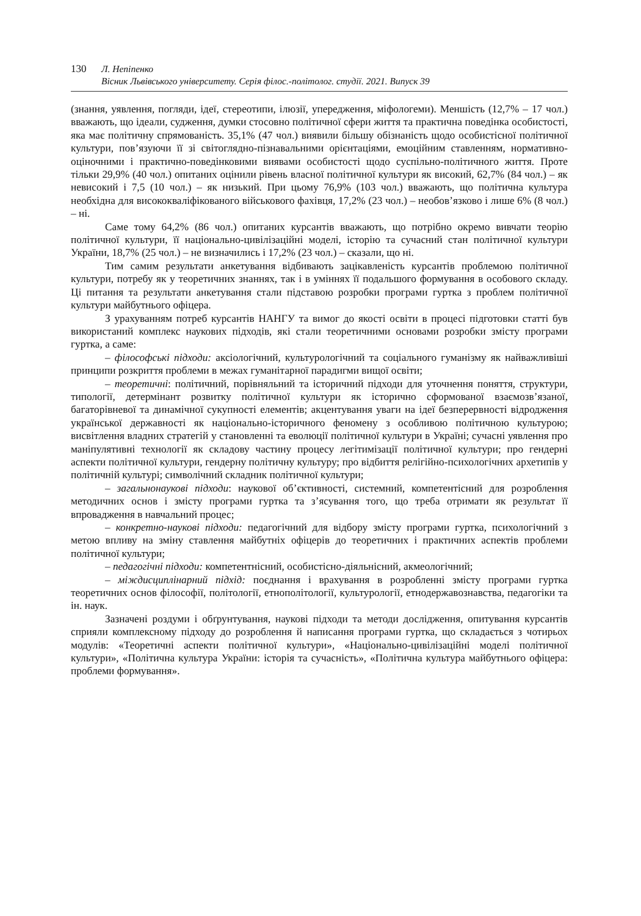130 Л. Непіпенко
Вісник Львівського університету. Серія філос.-політолог. студії. 2021. Випуск 39
(знання, уявлення, погляди, ідеї, стереотипи, ілюзії, упередження, міфологеми). Меншість (12,7% – 17 чол.) вважають, що ідеали, судження, думки стосовно політичної сфери життя та практична поведінка особистості, яка має політичну спрямованість. 35,1% (47 чол.) виявили більшу обізнаність щодо особистісної політичної культури, пов’язуючи її зі світоглядно-пізнавальними орієнтаціями, емоційним ставленням, нормативно-оціночними і практично-поведінковими виявами особистості щодо суспільно-політичного життя. Проте тільки 29,9% (40 чол.) опитаних оцінили рівень власної політичної культури як високий, 62,7% (84 чол.) – як невисокий і 7,5 (10 чол.) – як низький. При цьому 76,9% (103 чол.) вважають, що політична культура необхідна для висококваліфікованого військового фахівця, 17,2% (23 чол.) – необов’язково і лише 6% (8 чол.) – ні.
Саме тому 64,2% (86 чол.) опитаних курсантів вважають, що потрібно окремо вивчати теорію політичної культури, її національно-цивілізаційні моделі, історію та сучасний стан політичної культури України, 18,7% (25 чол.) – не визначились і 17,2% (23 чол.) – сказали, що ні.
Тим самим результати анкетування відбивають зацікавленість курсантів проблемою політичної культури, потребу як у теоретичних знаннях, так і в уміннях її подальшого формування в особового складу. Ці питання та результати анкетування стали підставою розробки програми гуртка з проблем політичної культури майбутнього офіцера.
З урахуванням потреб курсантів НАНГУ та вимог до якості освіти в процесі підготовки статті був використаний комплекс наукових підходів, які стали теоретичними основами розробки змісту програми гуртка, а саме:
– філософські підходи: аксіологічний, культурологічний та соціального гуманізму як найважливіші принципи розкриття проблеми в межах гуманітарної парадигми вищої освіти;
– теоретичні: політичний, порівняльний та історичний підходи для уточнення поняття, структури, типології, детермінант розвитку політичної культури як історично сформованої взаємозв’язаної, багаторівневої та динамічної сукупності елементів; акцентування уваги на ідеї безперервності відродження української державності як національно-історичного феномену з особливою політичною культурою; висвітлення владних стратегій у становленні та еволюції політичної культури в Україні; сучасні уявлення про маніпулятивні технології як складову частину процесу легітимізації політичної культури; про гендерні аспекти політичної культури, гендерну політичну культуру; про відбиття релігійно-психологічних архетипів у політичній культурі; символічний складник політичної культури;
– загальнонаукові підходи: наукової об’єктивності, системний, компетентісний для розроблення методичних основ і змісту програми гуртка та з’ясування того, що треба отримати як результат її впровадження в навчальний процес;
– конкретно-наукові підходи: педагогічний для відбору змісту програми гуртка, психологічний з метою впливу на зміну ставлення майбутніх офіцерів до теоретичних і практичних аспектів проблеми політичної культури;
– педагогічні підходи: компетентнісний, особистісно-діяльнісний, акмеологічний;
– міждисциплінарний підхід: поєднання і врахування в розробленні змісту програми гуртка теоретичних основ філософії, політології, етнополітології, культурології, етнодержавознавства, педагогіки та ін. наук.
Зазначені роздуми і обґрунтування, наукові підходи та методи дослідження, опитування курсантів сприяли комплексному підходу до розроблення й написання програми гуртка, що складається з чотирьох модулів: «Теоретичні аспекти політичної культури», «Національно-цивілізаційні моделі політичної культури», «Політична культура України: історія та сучасність», «Політична культура майбутнього офіцера: проблеми формування».